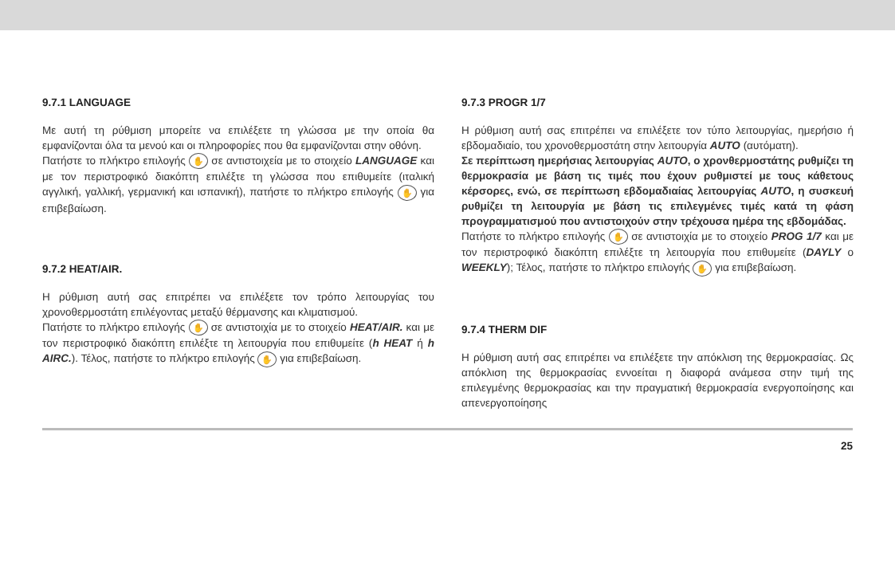9.7.1 LANGUAGE
Με αυτή τη ρύθμιση μπορείτε να επιλέξετε τη γλώσσα με την οποία θα εμφανίζονται όλα τα μενού και οι πληροφορίες που θα εμφανίζονται στην οθόνη.
Πατήστε το πλήκτρο επιλογής ✋ σε αντιστοιχεία με το στοιχείο LANGUAGE και με τον περιστροφικό διακόπτη επιλέξτε τη γλώσσα που επιθυμείτε (ιταλική αγγλική, γαλλική, γερμανική και ισπανική), πατήστε το πλήκτρο επιλογής ✋ για επιβεβαίωση.
9.7.2 HEAT/AIR.
Η ρύθμιση αυτή σας επιτρέπει να επιλέξετε τον τρόπο λειτουργίας του χρονοθερμοστάτη επιλέγοντας μεταξύ θέρμανσης και κλιματισμού.
Πατήστε το πλήκτρο επιλογής ✋ σε αντιστοιχία με το στοιχείο HEAT/AIR. και με τον περιστροφικό διακόπτη επιλέξτε τη λειτουργία που επιθυμείτε (h HEAT ή h AIRC.). Τέλος, πατήστε το πλήκτρο επιλογής ✋ για επιβεβαίωση.
9.7.3 PROGR 1/7
Η ρύθμιση αυτή σας επιτρέπει να επιλέξετε τον τύπο λειτουργίας, ημερήσιο ή εβδομαδιαίο, του χρονοθερμοστάτη στην λειτουργία AUTO (αυτόματη).
Σε περίπτωση ημερήσιας λειτουργίας AUTO, ο χρονθερμοστάτης ρυθμίζει τη θερμοκρασία με βάση τις τιμές που έχουν ρυθμιστεί με τους κάθετους κέρσορες, ενώ, σε περίπτωση εβδομαδιαίας λειτουργίας AUTO, η συσκευή ρυθμίζει τη λειτουργία με βάση τις επιλεγμένες τιμές κατά τη φάση προγραμματισμού που αντιστοιχούν στην τρέχουσα ημέρα της εβδομάδας.
Πατήστε το πλήκτρο επιλογής ✋ σε αντιστοιχία με το στοιχείο PROG 1/7 και με τον περιστροφικό διακόπτη επιλέξτε τη λειτουργία που επιθυμείτε (DAYLY ο WEEKLY); Τέλος, πατήστε το πλήκτρο επιλογής ✋ για επιβεβαίωση.
9.7.4 THERM DIF
Η ρύθμιση αυτή σας επιτρέπει να επιλέξετε την απόκλιση της θερμοκρασίας. Ως απόκλιση της θερμοκρασίας εννοείται η διαφορά ανάμεσα στην τιμή της επιλεγμένης θερμοκρασίας και την πραγματική θερμοκρασία ενεργοποίησης και απενεργοποίησης
25